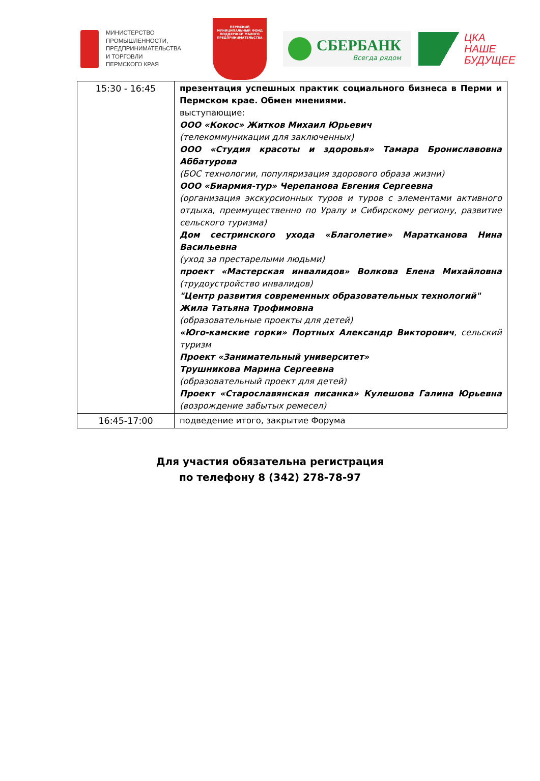МИНИСТЕРСТВО
ПРОМЫШЛЕННОСТИ,
ПРЕДПРИНИМАТЕЛЬСТВА
И ТОРГОВЛИ
ПЕРМСКОГО КРАЯ
ПЕРМСКИЙ
МУНИЦИПАЛЬНЫЙ ФОНД
ПОДДЕРЖКИ МАЛОГО
ПРЕДПРИНИМАТЕЛЬСТВА
СБЕРБАНК
Всегда рядом
ЦКА
НАШЕ
БУДУЩЕЕ
| 15:30 - 16:45 | презентация успешных практик социального бизнеса в Перми и Пермском крае. Обмен мнениями. выступающие: ООО «Кокос» Житков Михаил Юрьевич (телекоммуникации для заключенных) ООО «Студия красоты и здоровья» Тамара Брониславовна Аббатурова (БОС технологии, популяризация здорового образа жизни) ООО «Биармия-тур» Черепанова Евгения Сергеевна (организация экскурсионных туров и туров с элементами активного отдыха, преимущественно по Уралу и Сибирскому региону, развитие сельского туризма) Дом сестринского ухода «Благолетие» Маратканова Нина Васильевна (уход за престарелыми людьми) проект «Мастерская инвалидов» Волкова Елена Михайловна (трудоустройство инвалидов) "Центр развития современных образовательных технологий" Жила Татьяна Трофимовна (образовательные проекты для детей) «Юго-камские горки» Портных Александр Викторович , сельский туризм Проект «Занимательный университет» Трушникова Марина Сергеевна (образовательный проект для детей) Проект «Старославянская писанка» Кулешова Галина Юрьевна (возрождение забытых ремесел) |
| 16:45-17:00 | подведение итого, закрытие Форума |
Для участия обязательна регистрация
по телефону 8 (342) 278-78-97